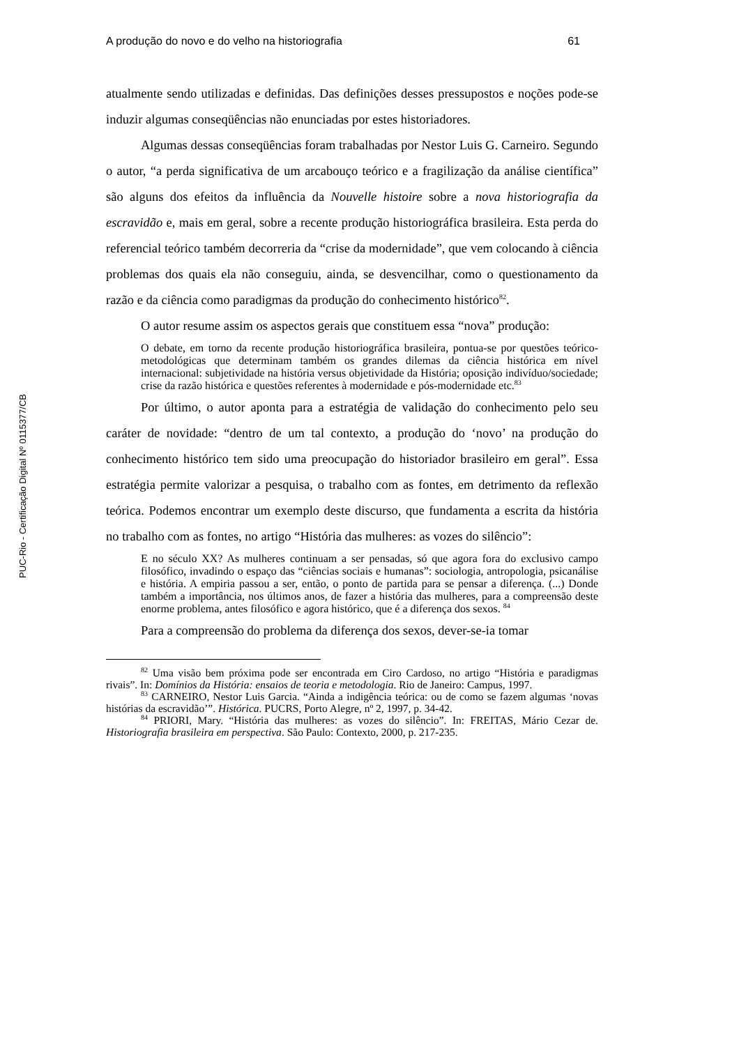PUC-Rio - Certificação Digital Nº 0115377/CB
A produção do novo e do velho na historiografia 61
atualmente sendo utilizadas e definidas. Das definições desses pressupostos e noções pode-se induzir algumas conseqüências não enunciadas por estes historiadores.
Algumas dessas conseqüências foram trabalhadas por Nestor Luis G. Carneiro. Segundo o autor, “a perda significativa de um arcabouço teórico e a fragilização da análise científica” são alguns dos efeitos da influência da Nouvelle histoire sobre a nova historiografia da escravidão e, mais em geral, sobre a recente produção historiográfica brasileira. Esta perda do referencial teórico também decorreria da “crise da modernidade”, que vem colocando à ciência problemas dos quais ela não conseguiu, ainda, se desvencilhar, como o questionamento da razão e da ciência como paradigmas da produção do conhecimento histórico<sup>82</sup>.
O autor resume assim os aspectos gerais que constituem essa “nova” produção:
O debate, em torno da recente produção historiográfica brasileira, pontua-se por questões teórico-metodológicas que determinam também os grandes dilemas da ciência histórica em nível internacional: subjetividade na história versus objetividade da História; oposição indivíduo/sociedade; crise da razão histórica e questões referentes à modernidade e pós-modernidade etc.<sup>83</sup>
Por último, o autor aponta para a estratégia de validação do conhecimento pelo seu caráter de novidade: “dentro de um tal contexto, a produção do ‘novo’ na produção do conhecimento histórico tem sido uma preocupação do historiador brasileiro em geral”. Essa estratégia permite valorizar a pesquisa, o trabalho com as fontes, em detrimento da reflexão teórica. Podemos encontrar um exemplo deste discurso, que fundamenta a escrita da história no trabalho com as fontes, no artigo “História das mulheres: as vozes do silêncio”:
E no século XX? As mulheres continuam a ser pensadas, só que agora fora do exclusivo campo filosófico, invadindo o espaço das “ciências sociais e humanas”: sociologia, antropologia, psicanálise e história. A empiria passou a ser, então, o ponto de partida para se pensar a diferença. (...) Donde também a importância, nos últimos anos, de fazer a história das mulheres, para a compreensão deste enorme problema, antes filosófico e agora histórico, que é a diferença dos sexos. <sup>84</sup>
Para a compreensão do problema da diferença dos sexos, dever-se-ia tomar
<sup>82</sup> Uma visão bem próxima pode ser encontrada em Ciro Cardoso, no artigo “História e paradigmas rivais”. In: Domínios da História: ensaios de teoria e metodologia. Rio de Janeiro: Campus, 1997.
<sup>83</sup> CARNEIRO, Nestor Luis Garcia. “Ainda a indigência teórica: ou de como se fazem algumas ‘novas histórias da escravidão’”. Histórica. PUCRS, Porto Alegre, nº 2, 1997, p. 34-42.
<sup>84</sup> PRIORI, Mary. “História das mulheres: as vozes do silêncio”. In: FREITAS, Mário Cezar de. Historiografia brasileira em perspectiva. São Paulo: Contexto, 2000, p. 217-235.